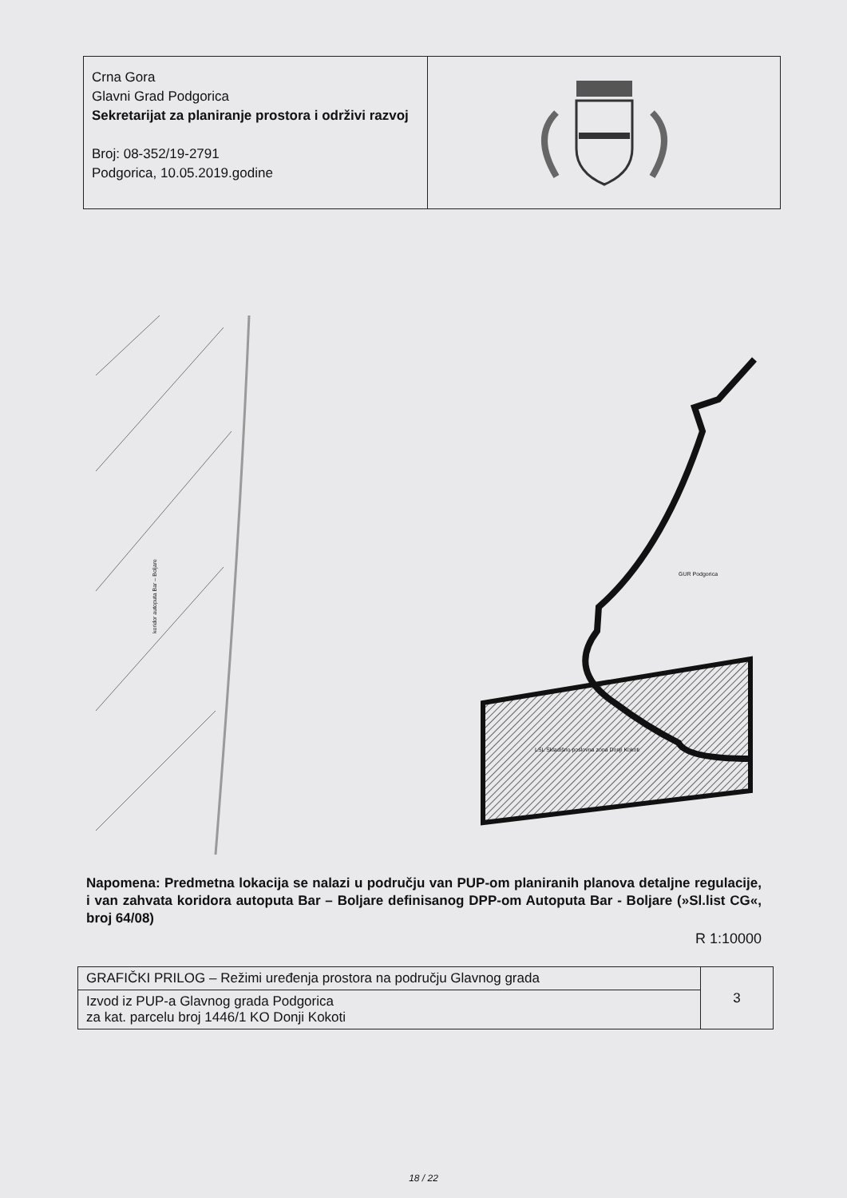Crna Gora
Glavni Grad Podgorica
Sekretarijat za planiranje prostora i održivi razvoj
Broj: 08-352/19-2791
Podgorica, 10.05.2019.godine
koridor autoputa Bar – Boljare
GUR Podgorica
LSL Skladišno poslovna zona Donji Kokoti
Napomena: Predmetna lokacija se nalazi u području van PUP-om planiranih planova detaljne regulacije, i van zahvata koridora autoputa Bar – Boljare definisanog DPP-om Autoputa Bar - Boljare (»Sl.list CG«, broj 64/08)
R 1:10000
| GRAFIČKI PRILOG – Režimi uređenja prostora na području Glavnog grada | 3 |
| Izvod iz PUP-a Glavnog grada Podgorica za kat. parcelu broj 1446/1 KO Donji Kokoti | |
18 / 22